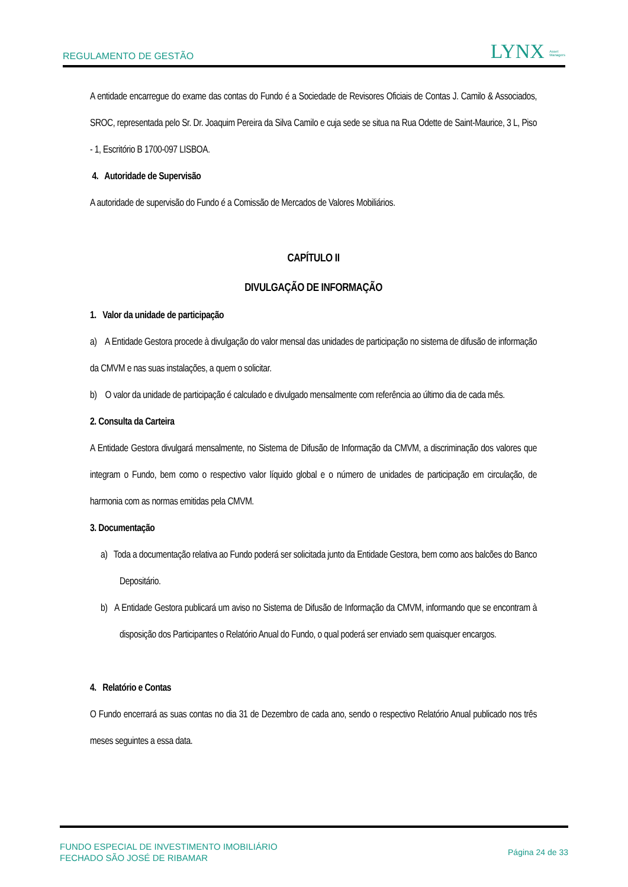REGULAMENTO DE GESTÃO LYNX Asset
Managers
A entidade encarregue do exame das contas do Fundo é a Sociedade de Revisores Oficiais de Contas J. Camilo & Associados, SROC, representada pelo Sr. Dr. Joaquim Pereira da Silva Camilo e cuja sede se situa na Rua Odette de Saint-Maurice, 3 L, Piso - 1, Escritório B 1700-097 LISBOA.
4. Autoridade de Supervisão
A autoridade de supervisão do Fundo é a Comissão de Mercados de Valores Mobiliários.
CAPÍTULO II
DIVULGAÇÃO DE INFORMAÇÃO
1. Valor da unidade de participação
a) A Entidade Gestora procede à divulgação do valor mensal das unidades de participação no sistema de difusão de informação da CMVM e nas suas instalações, a quem o solicitar.
b) O valor da unidade de participação é calculado e divulgado mensalmente com referência ao último dia de cada mês.
2. Consulta da Carteira
A Entidade Gestora divulgará mensalmente, no Sistema de Difusão de Informação da CMVM, a discriminação dos valores que integram o Fundo, bem como o respectivo valor líquido global e o número de unidades de participação em circulação, de harmonia com as normas emitidas pela CMVM.
3. Documentação
a) Toda a documentação relativa ao Fundo poderá ser solicitada junto da Entidade Gestora, bem como aos balcões do Banco Depositário.
b) A Entidade Gestora publicará um aviso no Sistema de Difusão de Informação da CMVM, informando que se encontram à disposição dos Participantes o Relatório Anual do Fundo, o qual poderá ser enviado sem quaisquer encargos.
4. Relatório e Contas
O Fundo encerrará as suas contas no dia 31 de Dezembro de cada ano, sendo o respectivo Relatório Anual publicado nos três meses seguintes a essa data.
FUNDO ESPECIAL DE INVESTIMENTO IMOBILIÁRIO
FECHADO SÃO JOSÉ DE RIBAMAR Página 24 de 33